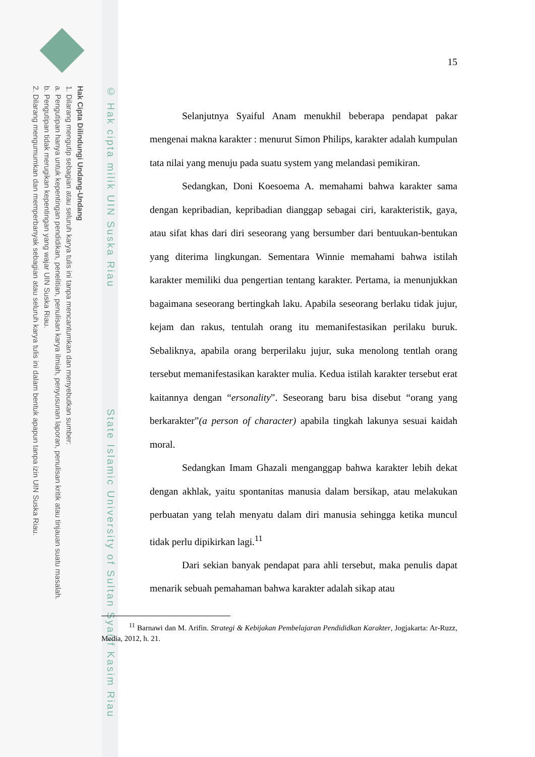Hak Cipta Dilindungi Undang-Undang
1. Dilarang mengutip sebagian atau seluruh karya tulis ini tanpa mencantumkan dan menyebutkan sumber:
a. Pengutipan hanya untuk kepentingan pendidikan, penelitian, penulisan karya ilmiah, penyusunan laporan, penulisan kritik atau tinjauan suatu masalah.
b. Pengutipan tidak merugikan kepentingan yang wajar UIN Suska Riau.
2. Dilarang mengumumkan dan memperbanyak sebagian atau seluruh karya tulis ini dalam bentuk apapun tanpa izin UIN Suska Riau.
© Hak cipta milik UIN Suska Riau State Islamic University of Sultan Syarif Kasim Riau
15
Selanjutnya Syaiful Anam menukhil beberapa pendapat pakar mengenai makna karakter : menurut Simon Philips, karakter adalah kumpulan tata nilai yang menuju pada suatu system yang melandasi pemikiran.
Sedangkan, Doni Koesoema A. memahami bahwa karakter sama dengan kepribadian, kepribadian dianggap sebagai ciri, karakteristik, gaya, atau sifat khas dari diri seseorang yang bersumber dari bentuukan-bentukan yang diterima lingkungan. Sementara Winnie memahami bahwa istilah karakter memiliki dua pengertian tentang karakter. Pertama, ia menunjukkan bagaimana seseorang bertingkah laku. Apabila seseorang berlaku tidak jujur, kejam dan rakus, tentulah orang itu memanifestasikan perilaku buruk. Sebaliknya, apabila orang berperilaku jujur, suka menolong tentlah orang tersebut memanifestasikan karakter mulia. Kedua istilah karakter tersebut erat kaitannya dengan “ersonality”. Seseorang baru bisa disebut “orang yang berkarakter”(a person of character) apabila tingkah lakunya sesuai kaidah moral.
Sedangkan Imam Ghazali menganggap bahwa karakter lebih dekat dengan akhlak, yaitu spontanitas manusia dalam bersikap, atau melakukan perbuatan yang telah menyatu dalam diri manusia sehingga ketika muncul tidak perlu dipikirkan lagi.<sup>11</sup>
Dari sekian banyak pendapat para ahli tersebut, maka penulis dapat menarik sebuah pemahaman bahwa karakter adalah sikap atau
<sup>11</sup> Barnawi dan M. Arifin. Strategi & Kebijakan Pembelajaran Pendididkan Karakter, Jogjakarta: Ar-Ruzz, Media, 2012, h. 21.